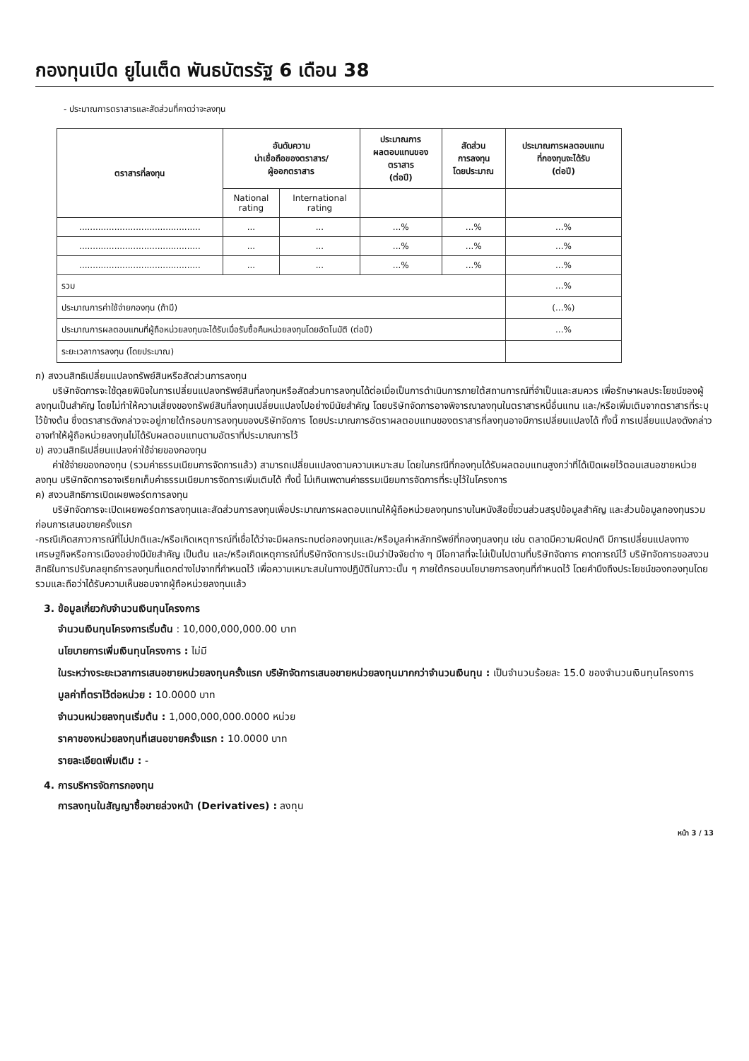กองทุนเปิด ยูไนเต็ด พันธบัตรรัฐ 6 เดือน 38
- ประมาณการตราสารและสัดส่วนที่คาดว่าจะลงทุน
| ตราสารที่ลงทุน | อันดับความ น่าเชื่อถือของตราสาร/ ผู้ออกตราสาร | | ประมาณการ ผลตอบแทนของ ตราสาร (ต่อปี) | สัดส่วน การลงทุน โดยประมาณ | ประมาณการผลตอบแทน ที่กองทุนจะได้รับ (ต่อปี) |
| --- | --- | --- | --- | --- | --- |
| | National rating | International rating | | | |
| ............................................. | ... | ... | ...% | ...% | ...% |
| ............................................. | ... | ... | ...% | ...% | ...% |
| ............................................. | ... | ... | ...% | ...% | ...% |
| รวม | | | | | ...% |
| ประมาณการค่าใช้จ่ายกองทุน (ถ้ามี) | | | | | (...%) |
| ประมาณการผลตอบแทนที่ผู้ถือหน่วยลงทุนจะได้รับเมื่อรับซื้อคืนหน่วยลงทุนโดยอัตโนมัติ (ต่อปี) | | | | | ...% |
| ระยะเวลาการลงทุน (โดยประมาณ) | | | | | |
ก) สงวนสิทธิเปลี่ยนแปลงทรัพย์สินหรือสัดส่วนการลงทุน
บริษัทจัดการจะใช้ดุลยพินิจในการเปลี่ยนแปลงทรัพย์สินที่ลงทุนหรือสัดส่วนการลงทุนได้ต่อเมื่อเป็นการดำเนินการภายใต้สถานการณ์ที่จำเป็นและสมควร เพื่อรักษาผลประโยชน์ของผู้ลงทุนเป็นสำคัญ โดยไม่ทำให้ความเสี่ยงของทรัพย์สินที่ลงทุนเปลี่ยนแปลงไปอย่างมีนัยสำคัญ โดยบริษัทจัดการอาจพิจารณาลงทุนในตราสารหนี้อื่นแทน และ/หรือเพิ่มเติมจากตราสารที่ระบุไว้ข้างต้น ซึ่งตราสารดังกล่าวจะอยู่ภายใต้กรอบการลงทุนของบริษัทจัดการ โดยประมาณการอัตราผลตอบแทนของตราสารที่ลงทุนอาจมีการเปลี่ยนแปลงได้ ทั้งนี้ การเปลี่ยนแปลงดังกล่าวอาจทำให้ผู้ถือหน่วยลงทุนไม่ได้รับผลตอบแทนตามอัตราที่ประมาณการไว้
ข) สงวนสิทธิเปลี่ยนแปลงค่าใช้จ่ายของกองทุน
ค่าใช้จ่ายของกองทุน (รวมค่าธรรมเนียมการจัดการแล้ว) สามารถเปลี่ยนแปลงตามความเหมาะสม โดยในกรณีที่กองทุนได้รับผลตอบแทนสูงกว่าที่ได้เปิดเผยไว้ตอนเสนอขายหน่วยลงทุน บริษัทจัดการอาจเรียกเก็บค่าธรรมเนียมการจัดการเพิ่มเติมได้ ทั้งนี้ ไม่เกินเพดานค่าธรรมเนียมการจัดการที่ระบุไว้ในโครงการ
ค) สงวนสิทธิการเปิดเผยพอร์ตการลงทุน
บริษัทจัดการจะเปิดเผยพอร์ตการลงทุนและสัดส่วนการลงทุนเพื่อประมาณการผลตอบแทนให้ผู้ถือหน่วยลงทุนทราบในหนังสือชี้ชวนส่วนสรุปข้อมูลสำคัญ และส่วนข้อมูลกองทุนรวมก่อนการเสนอขายครั้งแรก
-กรณีเกิดสภาวการณ์ที่ไม่ปกติและ/หรือเกิดเหตุการณ์ที่เชื่อได้ว่าจะมีผลกระทบต่อกองทุนและ/หรือมูลค่าหลักทรัพย์ที่กองทุนลงทุน เช่น ตลาดมีความผิดปกติ มีการเปลี่ยนแปลงทางเศรษฐกิจหรือการเมืองอย่างมีนัยสำคัญ เป็นต้น และ/หรือเกิดเหตุการณ์ที่บริษัทจัดการประเมินว่าปัจจัยต่าง ๆ มีโอกาสที่จะไม่เป็นไปตามที่บริษัทจัดการ คาดการณ์ไว้ บริษัทจัดการขอสงวนสิทธิในการปรับกลยุทธ์การลงทุนที่แตกต่างไปจากที่กำหนดไว้ เพื่อความเหมาะสมในทางปฏิบัติในภาวะนั้น ๆ ภายใต้กรอบนโยบายการลงทุนที่กำหนดไว้ โดยคำนึงถึงประโยชน์ของกองทุนโดยรวมและถือว่าได้รับความเห็นชอบจากผู้ถือหน่วยลงทุนแล้ว
3. ข้อมูลเกี่ยวกับจำนวนเงินทุนโครงการ
จำนวนเงินทุนโครงการเริ่มต้น : 10,000,000,000.00 บาท
นโยบายการเพิ่มเงินทุนโครงการ : ไม่มี
ในระหว่างระยะเวลาการเสนอขายหน่วยลงทุนครั้งแรก บริษัทจัดการเสนอขายหน่วยลงทุนมากกว่าจำนวนเงินทุน : เป็นจำนวนร้อยละ 15.0 ของจำนวนเงินทุนโครงการ
มูลค่าที่ตราไว้ต่อหน่วย : 10.0000 บาท
จำนวนหน่วยลงทุนเริ่มต้น : 1,000,000,000.0000 หน่วย
ราคาของหน่วยลงทุนที่เสนอขายครั้งแรก : 10.0000 บาท
รายละเอียดเพิ่มเติม : -
4. การบริหารจัดการกองทุน
การลงทุนในสัญญาซื้อขายล่วงหน้า (Derivatives) : ลงทุน
หน้า 3 / 13